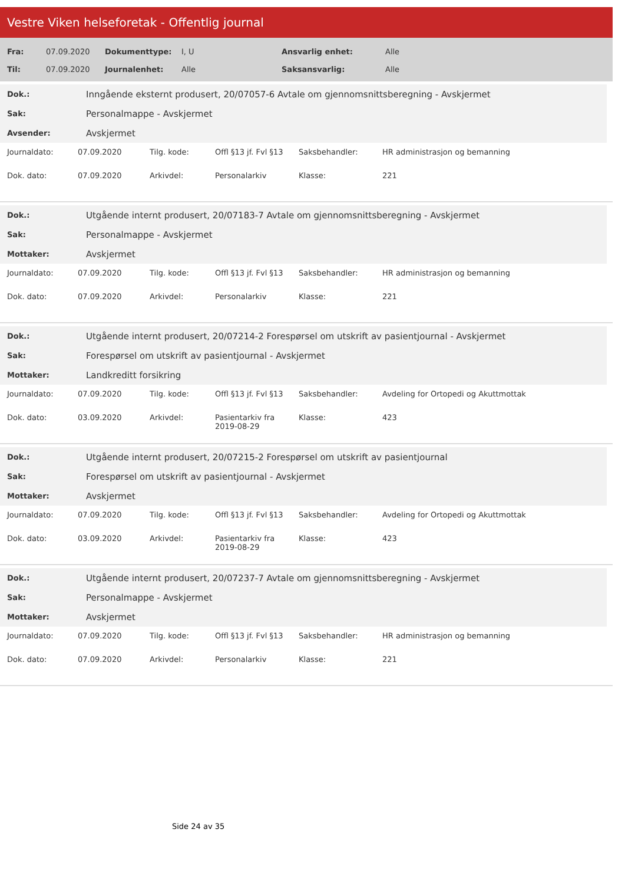Vestre Viken helseforetak - Offentlig journal
| Fra: | 07.09.2020 | Dokumenttype: | I, U | Ansvarlig enhet: | Alle |
| Til: | 07.09.2020 | Journalenhet: | Alle | Saksansvarlig: | Alle |
| Dok.: | Inngående eksternt produsert, 20/07057-6 Avtale om gjennomsnittsberegning - Avskjermet |
| Sak: | Personalmappe - Avskjermet |
| Avsender: | Avskjermet |
| Journaldato: | 07.09.2020 | Tilg. kode: | Offl §13 jf. Fvl §13 | Saksbehandler: | HR administrasjon og bemanning |
| Dok. dato: | 07.09.2020 | Arkivdel: | Personalarkiv | Klasse: | 221 |
| Dok.: | Utgående internt produsert, 20/07183-7 Avtale om gjennomsnittsberegning - Avskjermet |
| Sak: | Personalmappe - Avskjermet |
| Mottaker: | Avskjermet |
| Journaldato: | 07.09.2020 | Tilg. kode: | Offl §13 jf. Fvl §13 | Saksbehandler: | HR administrasjon og bemanning |
| Dok. dato: | 07.09.2020 | Arkivdel: | Personalarkiv | Klasse: | 221 |
| Dok.: | Utgående internt produsert, 20/07214-2 Forespørsel om utskrift av pasientjournal - Avskjermet |
| Sak: | Forespørsel om utskrift av pasientjournal - Avskjermet |
| Mottaker: | Landkreditt forsikring |
| Journaldato: | 07.09.2020 | Tilg. kode: | Offl §13 jf. Fvl §13 | Saksbehandler: | Avdeling for Ortopedi og Akuttmottak |
| Dok. dato: | 03.09.2020 | Arkivdel: | Pasientarkiv fra 2019-08-29 | Klasse: | 423 |
| Dok.: | Utgående internt produsert, 20/07215-2 Forespørsel om utskrift av pasientjournal |
| Sak: | Forespørsel om utskrift av pasientjournal - Avskjermet |
| Mottaker: | Avskjermet |
| Journaldato: | 07.09.2020 | Tilg. kode: | Offl §13 jf. Fvl §13 | Saksbehandler: | Avdeling for Ortopedi og Akuttmottak |
| Dok. dato: | 03.09.2020 | Arkivdel: | Pasientarkiv fra 2019-08-29 | Klasse: | 423 |
| Dok.: | Utgående internt produsert, 20/07237-7 Avtale om gjennomsnittsberegning - Avskjermet |
| Sak: | Personalmappe - Avskjermet |
| Mottaker: | Avskjermet |
| Journaldato: | 07.09.2020 | Tilg. kode: | Offl §13 jf. Fvl §13 | Saksbehandler: | HR administrasjon og bemanning |
| Dok. dato: | 07.09.2020 | Arkivdel: | Personalarkiv | Klasse: | 221 |
Side 24 av 35